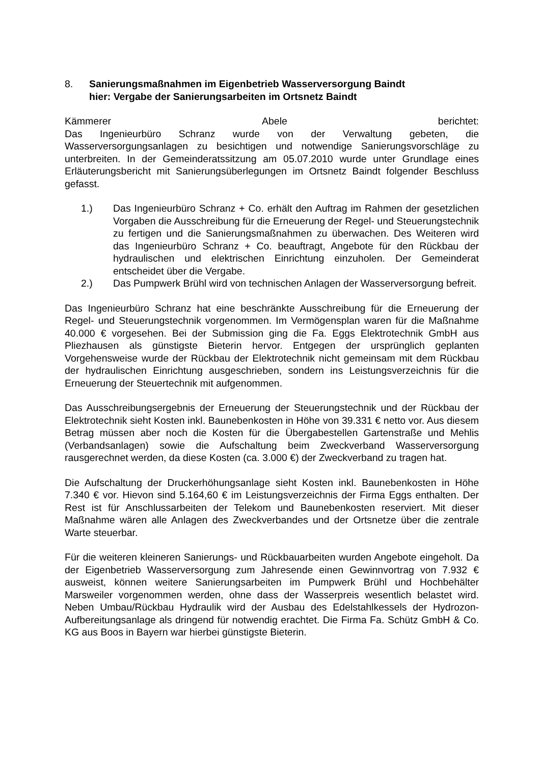8. Sanierungsmaßnahmen im Eigenbetrieb Wasserversorgung Baindt
hier: Vergabe der Sanierungsarbeiten im Ortsnetz Baindt
Kämmerer Abele berichtet:
Das Ingenieurbüro Schranz wurde von der Verwaltung gebeten, die Wasserversorgungsanlagen zu besichtigen und notwendige Sanierungsvorschläge zu unterbreiten. In der Gemeinderatssitzung am 05.07.2010 wurde unter Grundlage eines Erläuterungsbericht mit Sanierungsüberlegungen im Ortsnetz Baindt folgender Beschluss gefasst.
1.) Das Ingenieurbüro Schranz + Co. erhält den Auftrag im Rahmen der gesetzlichen Vorgaben die Ausschreibung für die Erneuerung der Regel- und Steuerungstechnik zu fertigen und die Sanierungsmaßnahmen zu überwachen. Des Weiteren wird das Ingenieurbüro Schranz + Co. beauftragt, Angebote für den Rückbau der hydraulischen und elektrischen Einrichtung einzuholen. Der Gemeinderat entscheidet über die Vergabe.
2.) Das Pumpwerk Brühl wird von technischen Anlagen der Wasserversorgung befreit.
Das Ingenieurbüro Schranz hat eine beschränkte Ausschreibung für die Erneuerung der Regel- und Steuerungstechnik vorgenommen. Im Vermögensplan waren für die Maßnahme 40.000 € vorgesehen. Bei der Submission ging die Fa. Eggs Elektrotechnik GmbH aus Pliezhausen als günstigste Bieterin hervor. Entgegen der ursprünglich geplanten Vorgehensweise wurde der Rückbau der Elektrotechnik nicht gemeinsam mit dem Rückbau der hydraulischen Einrichtung ausgeschrieben, sondern ins Leistungsverzeichnis für die Erneuerung der Steuertechnik mit aufgenommen.
Das Ausschreibungsergebnis der Erneuerung der Steuerungstechnik und der Rückbau der Elektrotechnik sieht Kosten inkl. Baunebenkosten in Höhe von 39.331 € netto vor. Aus diesem Betrag müssen aber noch die Kosten für die Übergabestellen Gartenstraße und Mehlis (Verbandsanlagen) sowie die Aufschaltung beim Zweckverband Wasserversorgung rausgerechnet werden, da diese Kosten (ca. 3.000 €) der Zweckverband zu tragen hat.
Die Aufschaltung der Druckerhöhungsanlage sieht Kosten inkl. Baunebenkosten in Höhe 7.340 € vor. Hievon sind 5.164,60 € im Leistungsverzeichnis der Firma Eggs enthalten. Der Rest ist für Anschlussarbeiten der Telekom und Baunebenkosten reserviert. Mit dieser Maßnahme wären alle Anlagen des Zweckverbandes und der Ortsnetze über die zentrale Warte steuerbar.
Für die weiteren kleineren Sanierungs- und Rückbauarbeiten wurden Angebote eingeholt. Da der Eigenbetrieb Wasserversorgung zum Jahresende einen Gewinnvortrag von 7.932 € ausweist, können weitere Sanierungsarbeiten im Pumpwerk Brühl und Hochbehälter Marsweiler vorgenommen werden, ohne dass der Wasserpreis wesentlich belastet wird. Neben Umbau/Rückbau Hydraulik wird der Ausbau des Edelstahlkessels der Hydrozon-Aufbereitungsanlage als dringend für notwendig erachtet. Die Firma Fa. Schütz GmbH & Co. KG aus Boos in Bayern war hierbei günstigste Bieterin.